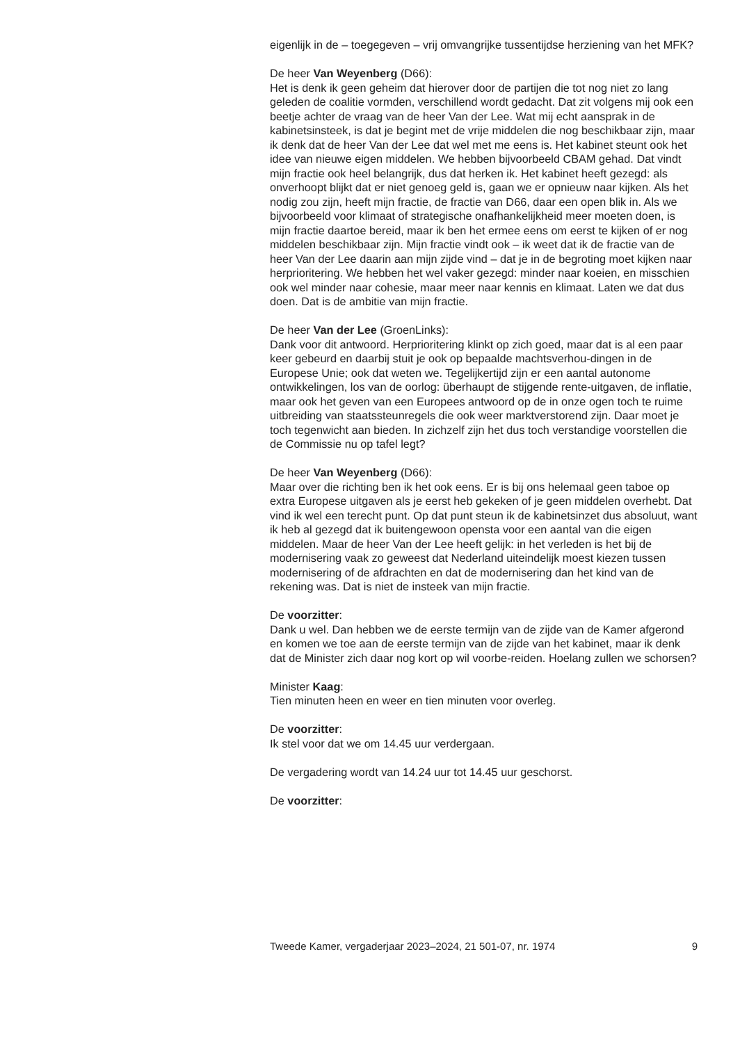eigenlijk in de – toegegeven – vrij omvangrijke tussentijdse herziening van het MFK?
De heer Van Weyenberg (D66):
Het is denk ik geen geheim dat hierover door de partijen die tot nog niet zo lang geleden de coalitie vormden, verschillend wordt gedacht. Dat zit volgens mij ook een beetje achter de vraag van de heer Van der Lee. Wat mij echt aansprak in de kabinetsinsteek, is dat je begint met de vrije middelen die nog beschikbaar zijn, maar ik denk dat de heer Van der Lee dat wel met me eens is. Het kabinet steunt ook het idee van nieuwe eigen middelen. We hebben bijvoorbeeld CBAM gehad. Dat vindt mijn fractie ook heel belangrijk, dus dat herken ik. Het kabinet heeft gezegd: als onverhoopt blijkt dat er niet genoeg geld is, gaan we er opnieuw naar kijken. Als het nodig zou zijn, heeft mijn fractie, de fractie van D66, daar een open blik in. Als we bijvoorbeeld voor klimaat of strategische onafhankelijkheid meer moeten doen, is mijn fractie daartoe bereid, maar ik ben het ermee eens om eerst te kijken of er nog middelen beschikbaar zijn. Mijn fractie vindt ook – ik weet dat ik de fractie van de heer Van der Lee daarin aan mijn zijde vind – dat je in de begroting moet kijken naar herprioritering. We hebben het wel vaker gezegd: minder naar koeien, en misschien ook wel minder naar cohesie, maar meer naar kennis en klimaat. Laten we dat dus doen. Dat is de ambitie van mijn fractie.
De heer Van der Lee (GroenLinks):
Dank voor dit antwoord. Herprioritering klinkt op zich goed, maar dat is al een paar keer gebeurd en daarbij stuit je ook op bepaalde machtsverhou-dingen in de Europese Unie; ook dat weten we. Tegelijkertijd zijn er een aantal autonome ontwikkelingen, los van de oorlog: überhaupt de stijgende rente-uitgaven, de inflatie, maar ook het geven van een Europees antwoord op de in onze ogen toch te ruime uitbreiding van staatssteunregels die ook weer marktverstorend zijn. Daar moet je toch tegenwicht aan bieden. In zichzelf zijn het dus toch verstandige voorstellen die de Commissie nu op tafel legt?
De heer Van Weyenberg (D66):
Maar over die richting ben ik het ook eens. Er is bij ons helemaal geen taboe op extra Europese uitgaven als je eerst heb gekeken of je geen middelen overhebt. Dat vind ik wel een terecht punt. Op dat punt steun ik de kabinetsinzet dus absoluut, want ik heb al gezegd dat ik buitengewoon opensta voor een aantal van die eigen middelen. Maar de heer Van der Lee heeft gelijk: in het verleden is het bij de modernisering vaak zo geweest dat Nederland uiteindelijk moest kiezen tussen modernisering of de afdrachten en dat de modernisering dan het kind van de rekening was. Dat is niet de insteek van mijn fractie.
De voorzitter:
Dank u wel. Dan hebben we de eerste termijn van de zijde van de Kamer afgerond en komen we toe aan de eerste termijn van de zijde van het kabinet, maar ik denk dat de Minister zich daar nog kort op wil voorbe-reiden. Hoelang zullen we schorsen?
Minister Kaag:
Tien minuten heen en weer en tien minuten voor overleg.
De voorzitter:
Ik stel voor dat we om 14.45 uur verdergaan.
De vergadering wordt van 14.24 uur tot 14.45 uur geschorst.
De voorzitter:
Tweede Kamer, vergaderjaar 2023–2024, 21 501-07, nr. 1974 9